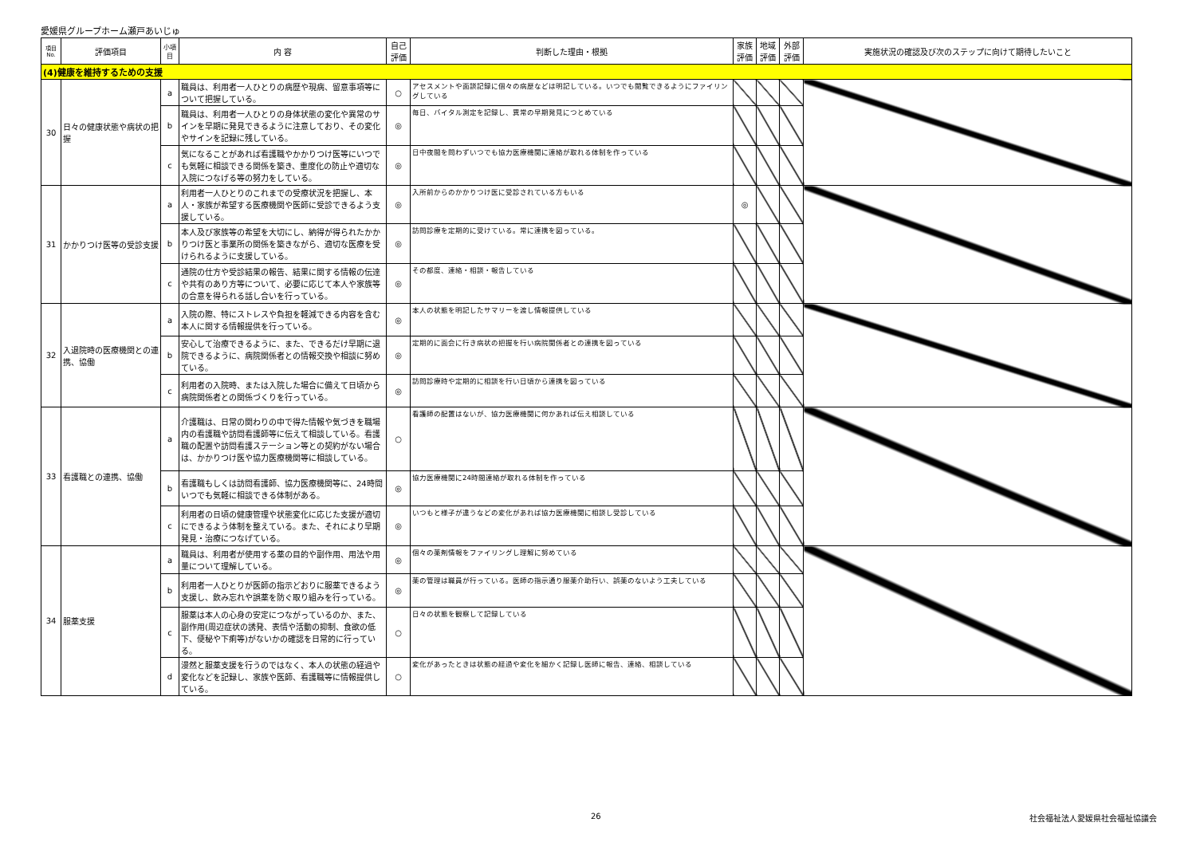愛媛県グループホーム瀬戸あいじゅ
| 項目No. | 評価項目 | 小項目 | 内 容 | 自己評価 | 判断した理由・根拠 | 家族評価 | 地域評価 | 外部評価 | 実施状況の確認及び次のステップに向けて期待したいこと |
| --- | --- | --- | --- | --- | --- | --- | --- | --- | --- |
| (4)健康を維持するための支援 | | | | | | | | | |
| 30 | 日々の健康状態や病状の把握 | a | 職員は、利用者一人ひとりの病歴や現病、留意事項等について把握している。 | ○ | アセスメントや面談記録に個々の病歴などは明記している。いつでも閲覧できるようにファイリングしている | | | | |
| | | b | 職員は、利用者一人ひとりの身体状態の変化や異常のサインを早期に発見できるように注意しており、その変化やサインを記録に残している。 | ◎ | 毎日、バイタル測定を記録し、異常の早期発見につとめている | | | | |
| | | c | 気になることがあれば看護職やかかりつけ医等にいつでも気軽に相談できる関係を築き、重度化の防止や適切な入院につなげる等の努力をしている。 | ◎ | 日中夜間を問わずいつでも協力医療機関に連絡が取れる体制を作っている | | | | |
| 31 | かかりつけ医等の受診支援 | a | 利用者一人ひとりのこれまでの受療状況を把握し、本人・家族が希望する医療機関や医師に受診できるよう支援している。 | ◎ | 入所前からのかかりつけ医に受診されている方もいる | ◎ | | | |
| | | b | 本人及び家族等の希望を大切にし、納得が得られたかかりつけ医と事業所の関係を築きながら、適切な医療を受けられるように支援している。 | ◎ | 訪問診療を定期的に受けている。常に連携を図っている。 | | | | |
| | | c | 通院の仕方や受診結果の報告、結果に関する情報の伝達や共有のあり方等について、必要に応じて本人や家族等の合意を得られる話し合いを行っている。 | ◎ | その都度、連絡・相談・報告している | | | | |
| 32 | 入退院時の医療機関との連携、協働 | a | 入院の際、特にストレスや負担を軽減できる内容を含む本人に関する情報提供を行っている。 | ◎ | 本人の状態を明記したサマリーを渡し情報提供している | | | | |
| | | b | 安心して治療できるように、また、できるだけ早期に退院できるように、病院関係者との情報交換や相談に努めている。 | ◎ | 定期的に面会に行き病状の把握を行い病院関係者との連携を図っている | | | | |
| | | c | 利用者の入院時、または入院した場合に備えて日頃から病院関係者との関係づくりを行っている。 | ◎ | 訪問診療時や定期的に相談を行い日頃から連携を図っている | | | | |
| 33 | 看護職との連携、協働 | a | 介護職は、日常の関わりの中で得た情報や気づきを職場内の看護職や訪問看護師等に伝えて相談している。看護職の配置や訪問看護ステーション等との契約がない場合は、かかりつけ医や協力医療機関等に相談している。 | ○ | 看護師の配置はないが、協力医療機関に何かあれば伝え相談している | | | | |
| | | b | 看護職もしくは訪問看護師、協力医療機関等に、24時間いつでも気軽に相談できる体制がある。 | ◎ | 協力医療機関に24時間連絡が取れる体制を作っている | | | | |
| | | c | 利用者の日頃の健康管理や状態変化に応じた支援が適切にできるよう体制を整えている。また、それにより早期発見・治療につなげている。 | ◎ | いつもと様子が違うなどの変化があれば協力医療機関に相談し受診している | | | | |
| 34 | 服薬支援 | a | 職員は、利用者が使用する薬の目的や副作用、用法や用量について理解している。 | ◎ | 個々の薬剤情報をファイリングし理解に努めている | | | | |
| | | b | 利用者一人ひとりが医師の指示どおりに服薬できるよう支援し、飲み忘れや誤薬を防ぐ取り組みを行っている。 | ◎ | 薬の管理は職員が行っている。医師の指示通り服薬介助行い、誤薬のないよう工夫している | | | | |
| | | c | 服薬は本人の心身の安定につながっているのか、また、副作用(周辺症状の誘発、表情や活動の抑制、食欲の低下、便秘や下痢等)がないかの確認を日常的に行っている。 | ○ | 日々の状態を観察して記録している | | | | |
| | | d | 漫然と服薬支援を行うのではなく、本人の状態の経過や変化などを記録し、家族や医師、看護職等に情報提供している。 | ○ | 変化があったときは状態の経過や変化を細かく記録し医師に報告、連絡、相談している | | | | |
26 社会福祉法人愛媛県社会福祉協議会